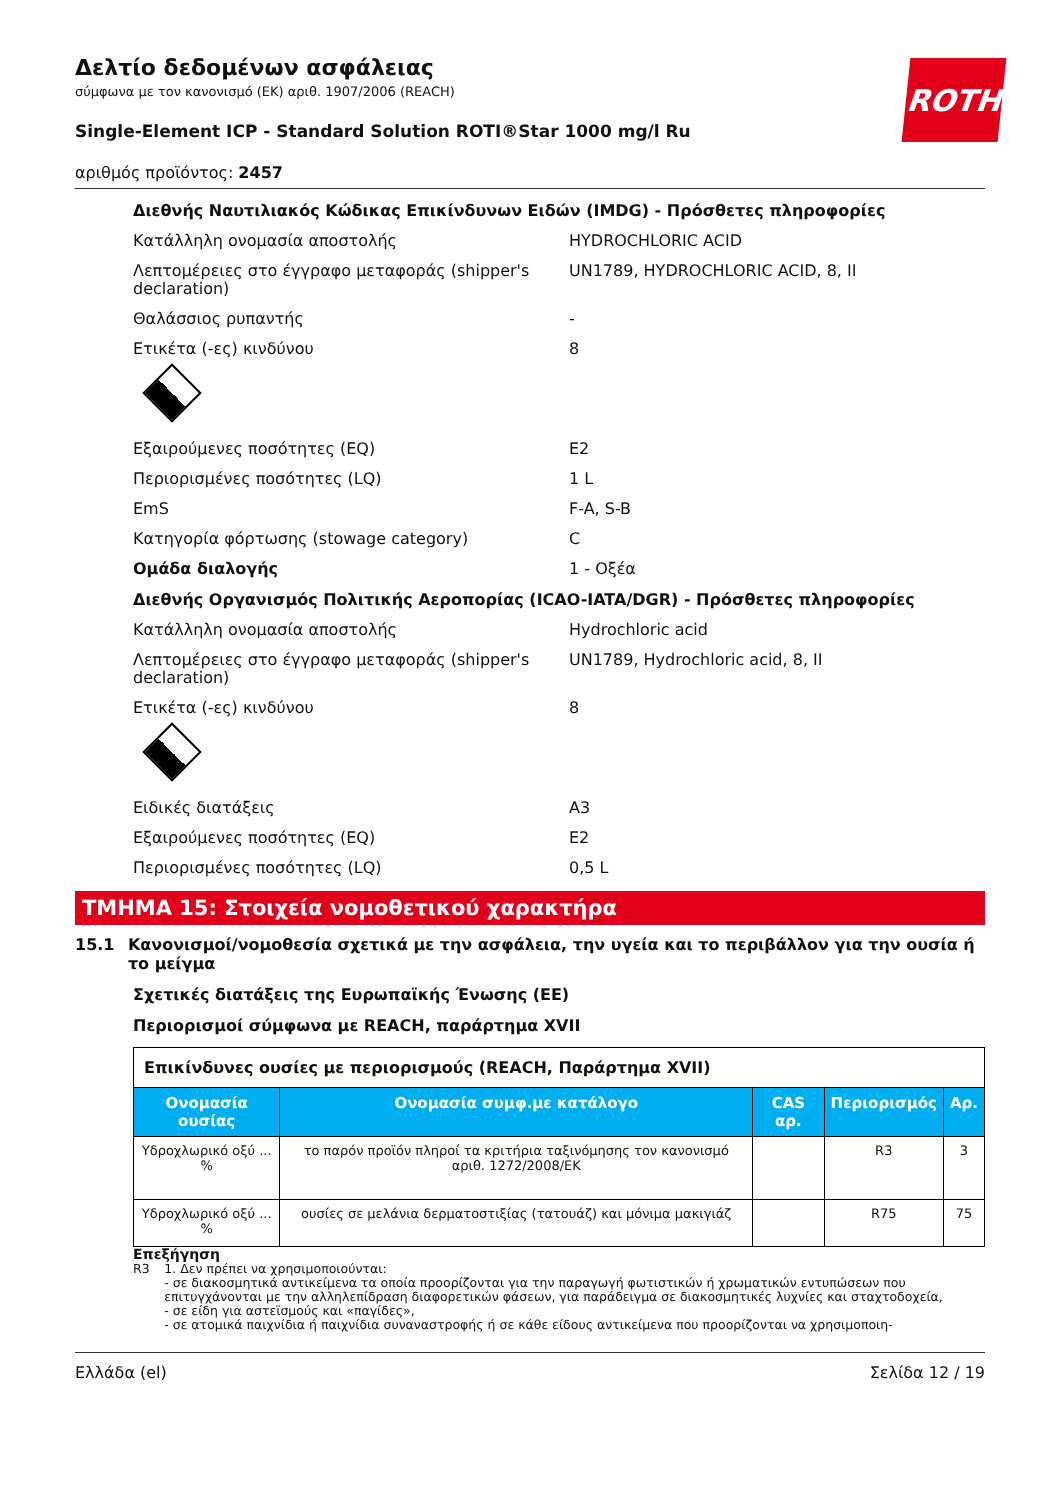ROTH
Δελτίο δεδομένων ασφάλειας
σύμφωνα με τον κανονισμό (ΕΚ) αριθ. 1907/2006 (REACH)
Single-Element ICP - Standard Solution ROTI®Star 1000 mg/l Ru
αριθμός προϊόντος: 2457
Διεθνής Ναυτιλιακός Κώδικας Επικίνδυνων Ειδών (IMDG) - Πρόσθετες πληροφορίες
Κατάλληλη ονομασία αποστολής HYDROCHLORIC ACID
Λεπτομέρειες στο έγγραφο μεταφοράς (shipper's declaration) UN1789, HYDROCHLORIC ACID, 8, II
Θαλάσσιος ρυπαντής -
Ετικέτα (-ες) κινδύνου 8
Εξαιρούμενες ποσότητες (EQ) E2
Περιορισμένες ποσότητες (LQ) 1 L
EmS F-A, S-B
Κατηγορία φόρτωσης (stowage category) C
Ομάδα διαλογής 1 - Οξέα
Διεθνής Οργανισμός Πολιτικής Αεροπορίας (ICAO-IATA/DGR) - Πρόσθετες πληροφορίες
Κατάλληλη ονομασία αποστολής Hydrochloric acid
Λεπτομέρειες στο έγγραφο μεταφοράς (shipper's declaration) UN1789, Hydrochloric acid, 8, II
Ετικέτα (-ες) κινδύνου 8
Ειδικές διατάξεις A3
Εξαιρούμενες ποσότητες (EQ) E2
Περιορισμένες ποσότητες (LQ) 0,5 L
ΤΜΗΜΑ 15: Στοιχεία νομοθετικού χαρακτήρα
15.1 Κανονισμοί/νομοθεσία σχετικά με την ασφάλεια, την υγεία και το περιβάλλον για την ουσία ή το μείγμα
Σχετικές διατάξεις της Ευρωπαϊκής Ένωσης (ΕΕ)
Περιορισμοί σύμφωνα με REACH, παράρτημα XVII
| Επικίνδυνες ουσίες με περιορισμούς (REACH, Παράρτημα XVII) | | | | |
| Ονομασία ουσίας | Ονομασία συμφ.με κατάλογο | CAS αρ. | Περιορισμός | Αρ. |
| Υδροχλωρικό οξύ ... % | το παρόν προϊόν πληροί τα κριτήρια ταξινόμησης τον κανονισμό αριθ. 1272/2008/ΕΚ | | R3 | 3 |
| Υδροχλωρικό οξύ ... % | ουσίες σε μελάνια δερματοστιξίας (τατουάζ) και μόνιμα μακιγιάζ | | R75 | 75 |
Επεξήγηση
R3 1. Δεν πρέπει να χρησιμοποιούνται:
- σε διακοσμητικά αντικείμενα τα οποία προορίζονται για την παραγωγή φωτιστικών ή χρωματικών εντυπώσεων που επιτυγχάνονται με την αλληλεπίδραση διαφορετικών φάσεων, για παράδειγμα σε διακοσμητικές λυχνίες και σταχτοδοχεία,
- σε είδη για αστεϊσμούς και «παγίδες»,
- σε ατομικά παιχνίδια ή παιχνίδια συναναστροφής ή σε κάθε είδους αντικείμενα που προορίζονται να χρησιμοποιη-
Ελλάδα (el) Σελίδα 12 / 19